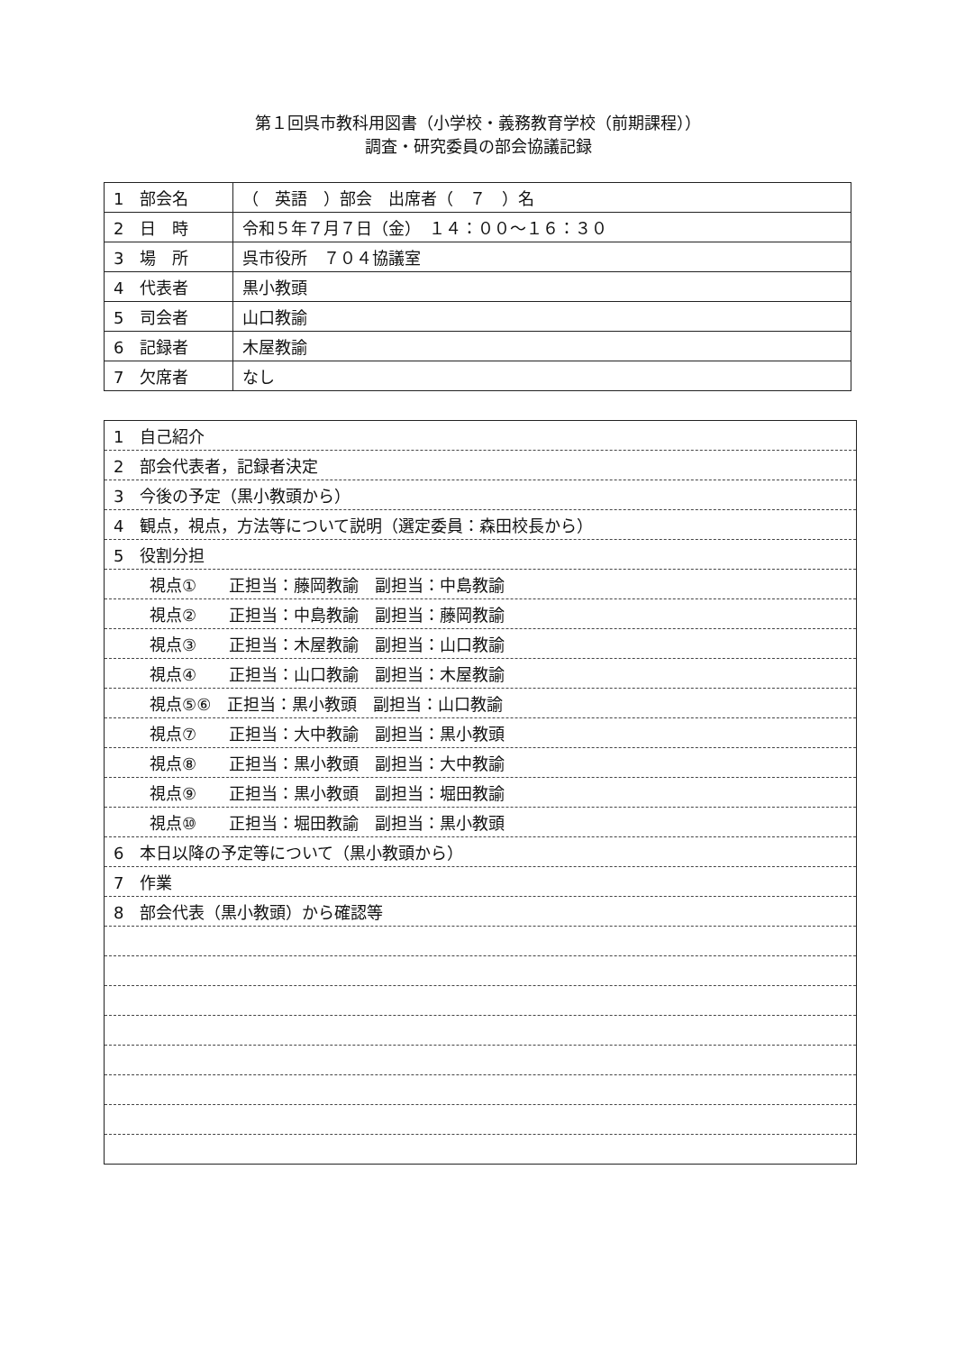第１回呉市教科用図書（小学校・義務教育学校（前期課程））
調査・研究委員の部会協議記録
| 1 部会名 | （ 英語 ）部会 出席者（ ７ ）名 |
| 2 日 時 | 令和５年７月７日（金） １４：００～１６：３０ |
| 3 場 所 | 呉市役所 ７０４協議室 |
| 4 代表者 | 黒小教頭 |
| 5 司会者 | 山口教諭 |
| 6 記録者 | 木屋教諭 |
| 7 欠席者 | なし |
| 1 自己紹介 |
| 2 部会代表者，記録者決定 |
| 3 今後の予定（黒小教頭から） |
| 4 観点，視点，方法等について説明（選定委員：森田校長から） |
| 5 役割分担 |
| 視点① 正担当：藤岡教諭 副担当：中島教諭 |
| 視点② 正担当：中島教諭 副担当：藤岡教諭 |
| 視点③ 正担当：木屋教諭 副担当：山口教諭 |
| 視点④ 正担当：山口教諭 副担当：木屋教諭 |
| 視点⑤⑥ 正担当：黒小教頭 副担当：山口教諭 |
| 視点⑦ 正担当：大中教諭 副担当：黒小教頭 |
| 視点⑧ 正担当：黒小教頭 副担当：大中教諭 |
| 視点⑨ 正担当：黒小教頭 副担当：堀田教諭 |
| 視点⑩ 正担当：堀田教諭 副担当：黒小教頭 |
| 6 本日以降の予定等について（黒小教頭から） |
| 7 作業 |
| 8 部会代表（黒小教頭）から確認等 |